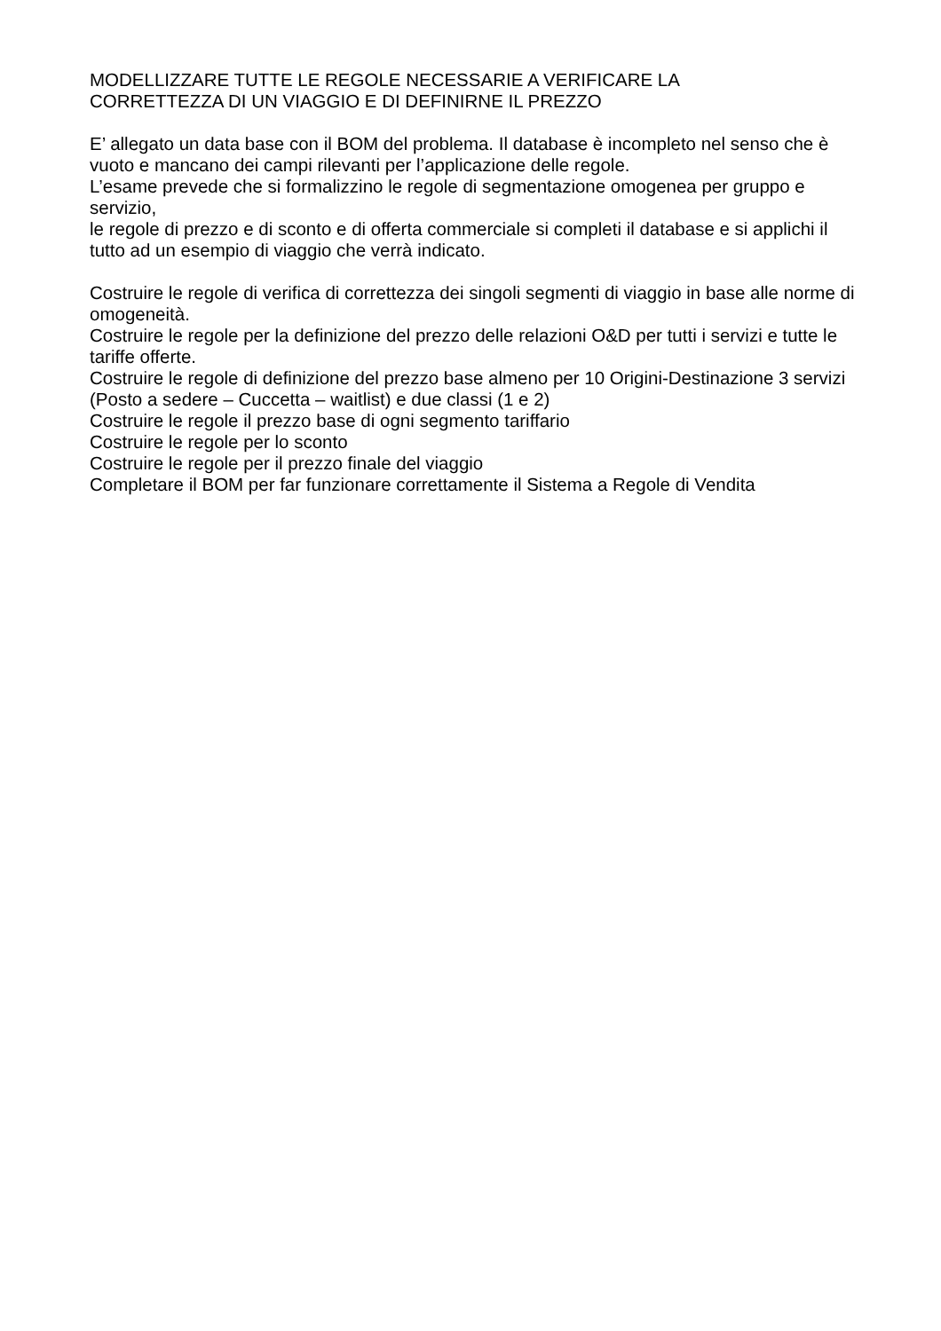MODELLIZZARE TUTTE LE REGOLE NECESSARIE A VERIFICARE LA
CORRETTEZZA DI UN VIAGGIO E DI DEFINIRNE IL PREZZO
E’ allegato un data base con il BOM del problema. Il database è incompleto nel senso che è vuoto e mancano dei campi rilevanti per l’applicazione delle regole.
L’esame prevede che si formalizzino le regole di segmentazione omogenea per gruppo e servizio,
le regole di prezzo e di sconto e di offerta commerciale si completi il database e si applichi il tutto ad un esempio di viaggio che verrà indicato.
Costruire le regole di verifica di correttezza dei singoli segmenti di viaggio in base alle norme di omogeneità.
Costruire le regole per la definizione del prezzo delle relazioni O&D per tutti i servizi e tutte le tariffe offerte.
Costruire le regole di definizione del prezzo base almeno per 10 Origini-Destinazione 3 servizi (Posto a sedere – Cuccetta – waitlist) e due classi (1 e 2)
Costruire le regole il prezzo base di ogni segmento tariffario
Costruire le regole per lo sconto
Costruire le regole per il prezzo finale del viaggio
Completare il BOM per far funzionare correttamente il Sistema a Regole di Vendita